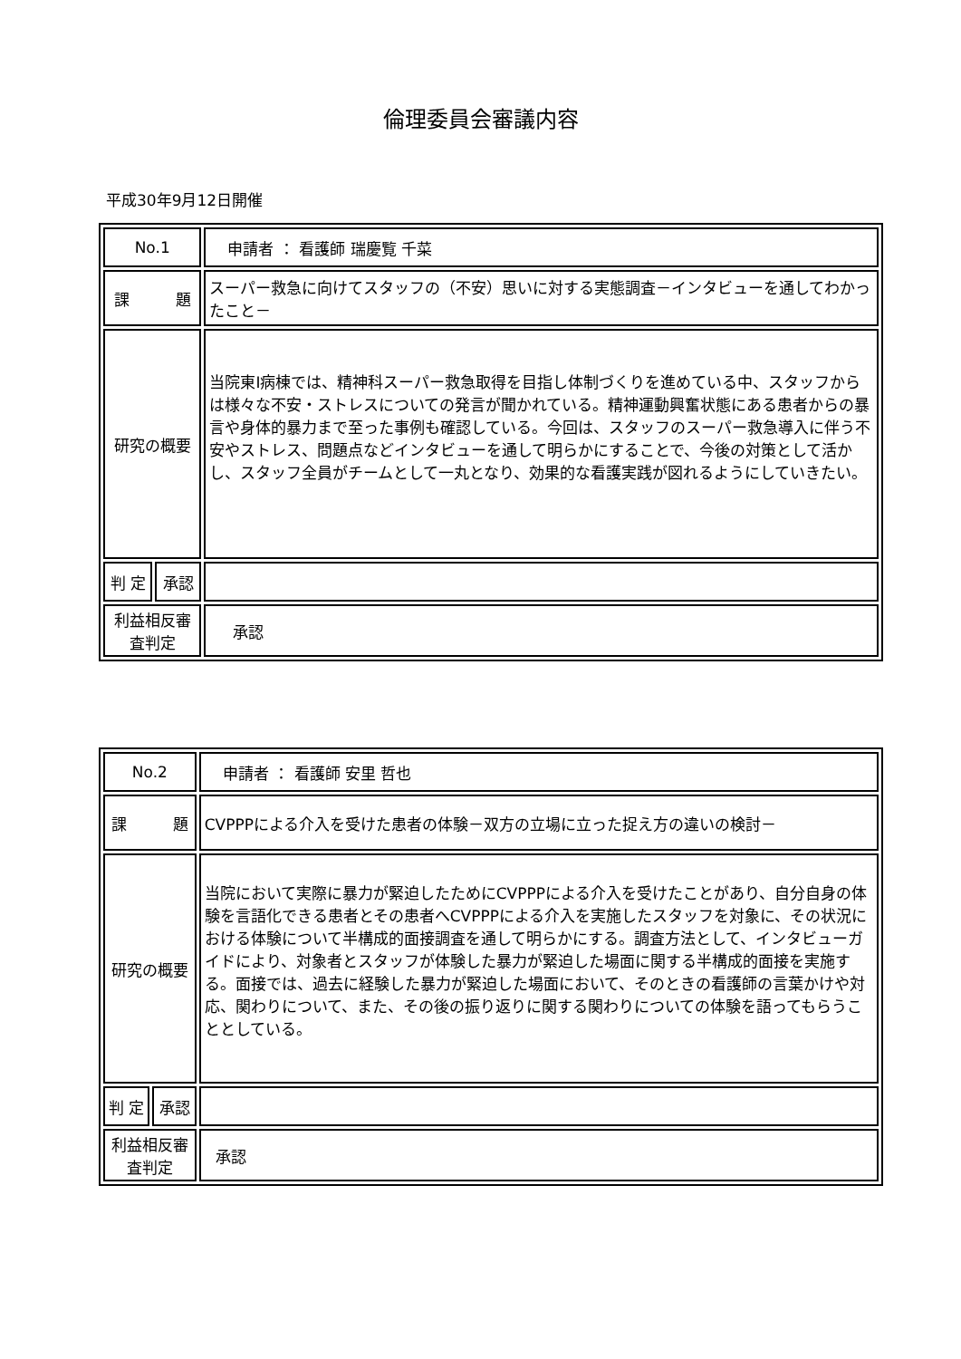倫理委員会審議内容
平成30年9月12日開催
| No.1 | | 申請者 ： 看護師 瑞慶覧 千菜 |
| 課 題 | | スーパー救急に向けてスタッフの（不安）思いに対する実態調査－インタビューを通してわかったこと－ |
| 研究の概要 | | 当院東Ⅰ病棟では、精神科スーパー救急取得を目指し体制づくりを進めている中、スタッフからは様々な不安・ストレスについての発言が聞かれている。精神運動興奮状態にある患者からの暴言や身体的暴力まで至った事例も確認している。今回は、スタッフのスーパー救急導入に伴う不安やストレス、問題点などインタビューを通して明らかにすることで、今後の対策として活かし、スタッフ全員がチームとして一丸となり、効果的な看護実践が図れるようにしていきたい。 |
| 判 定 | 承認 | |
| 利益相反審査判定 | | 承認 |
| No.2 | | 申請者 ： 看護師 安里 哲也 |
| 課 題 | | CVPPPによる介入を受けた患者の体験－双方の立場に立った捉え方の違いの検討－ |
| 研究の概要 | | 当院において実際に暴力が緊迫したためにCVPPPによる介入を受けたことがあり、自分自身の体験を言語化できる患者とその患者へCVPPPによる介入を実施したスタッフを対象に、その状況における体験について半構成的面接調査を通して明らかにする。調査方法として、インタビューガイドにより、対象者とスタッフが体験した暴力が緊迫した場面に関する半構成的面接を実施する。面接では、過去に経験した暴力が緊迫した場面において、そのときの看護師の言葉かけや対応、関わりについて、また、その後の振り返りに関する関わりについての体験を語ってもらうこととしている。 |
| 判 定 | 承認 | |
| 利益相反審査判定 | | 承認 |